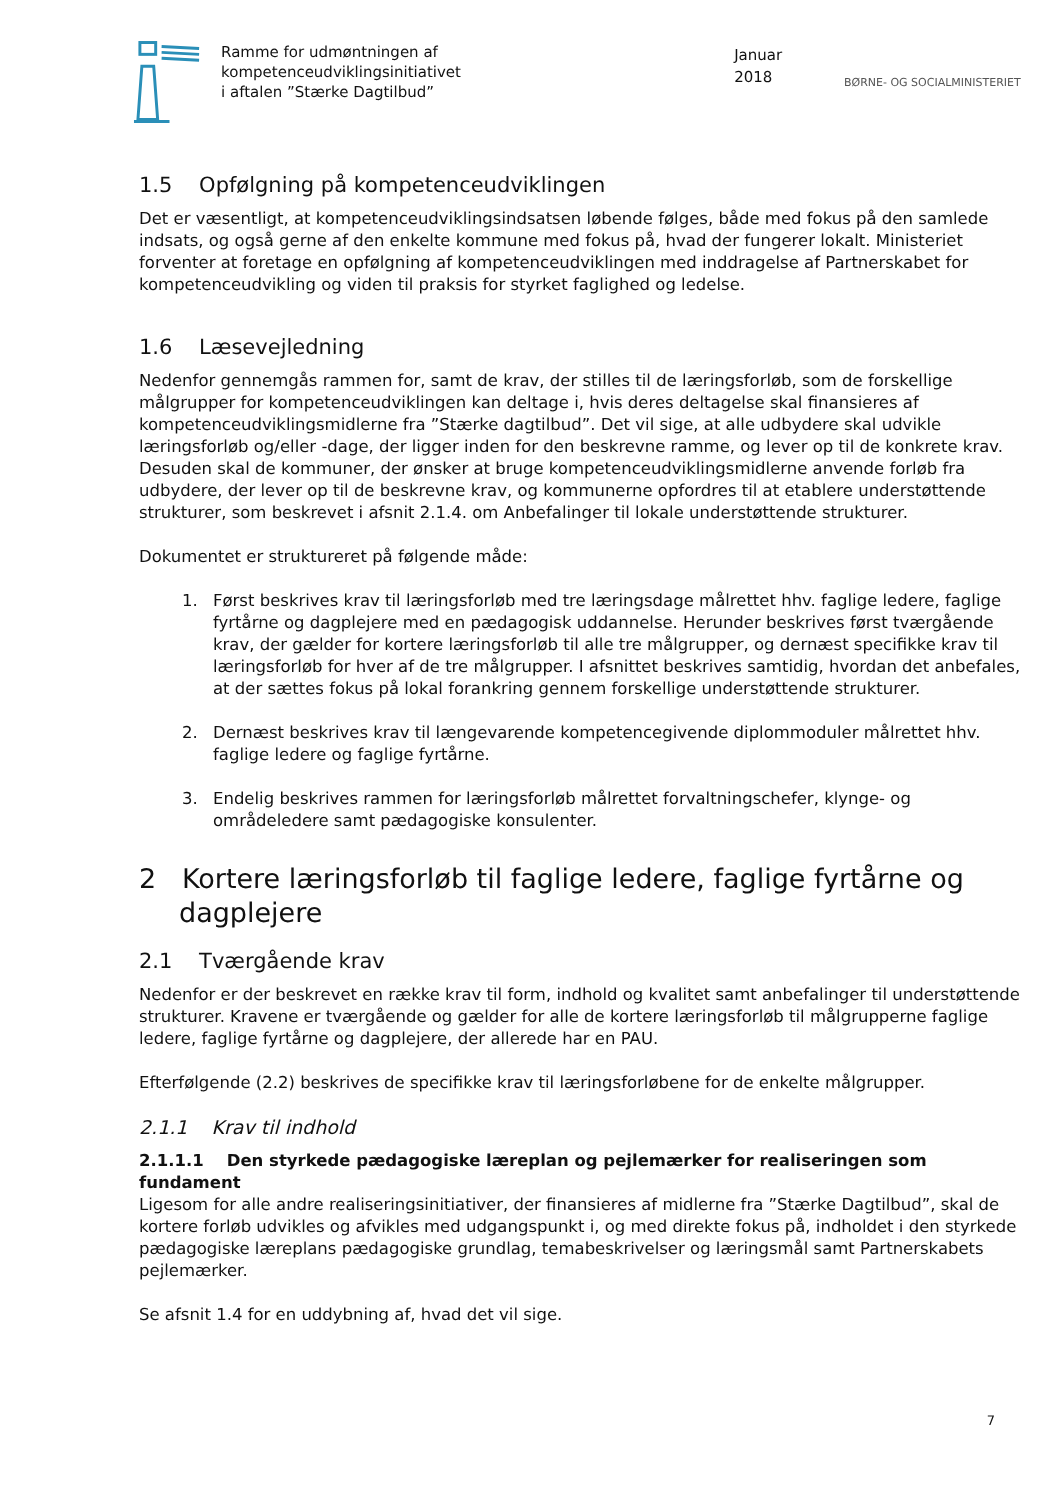Ramme for udmøntningen af
kompetenceudviklingsinitiativet
i aftalen ”Stærke Dagtilbud”
Januar 2018
BØRNE- OG SOCIALMINISTERIET
1.5 Opfølgning på kompetenceudviklingen
Det er væsentligt, at kompetenceudviklingsindsatsen løbende følges, både med fokus på den samlede indsats, og også gerne af den enkelte kommune med fokus på, hvad der fungerer lokalt. Ministeriet forventer at foretage en opfølgning af kompetenceudviklingen med inddragelse af Partnerskabet for kompetenceudvikling og viden til praksis for styrket faglighed og ledelse.
1.6 Læsevejledning
Nedenfor gennemgås rammen for, samt de krav, der stilles til de læringsforløb, som de forskellige målgrupper for kompetenceudviklingen kan deltage i, hvis deres deltagelse skal finansieres af kompetenceudviklingsmidlerne fra ”Stærke dagtilbud”. Det vil sige, at alle udbydere skal udvikle læringsforløb og/eller -dage, der ligger inden for den beskrevne ramme, og lever op til de konkrete krav. Desuden skal de kommuner, der ønsker at bruge kompetenceudviklingsmidlerne anvende forløb fra udbydere, der lever op til de beskrevne krav, og kommunerne opfordres til at etablere understøttende strukturer, som beskrevet i afsnit 2.1.4. om Anbefalinger til lokale understøttende strukturer.
Dokumentet er struktureret på følgende måde:
1. Først beskrives krav til læringsforløb med tre læringsdage målrettet hhv. faglige ledere, faglige fyrtårne og dagplejere med en pædagogisk uddannelse. Herunder beskrives først tværgående krav, der gælder for kortere læringsforløb til alle tre målgrupper, og dernæst specifikke krav til læringsforløb for hver af de tre målgrupper. I afsnittet beskrives samtidig, hvordan det anbefales, at der sættes fokus på lokal forankring gennem forskellige understøttende strukturer.
2. Dernæst beskrives krav til længevarende kompetencegivende diplommoduler målrettet hhv. faglige ledere og faglige fyrtårne.
3. Endelig beskrives rammen for læringsforløb målrettet forvaltningschefer, klynge- og områdeledere samt pædagogiske konsulenter.
2 Kortere læringsforløb til faglige ledere, faglige fyrtårne og dagplejere
2.1 Tværgående krav
Nedenfor er der beskrevet en række krav til form, indhold og kvalitet samt anbefalinger til understøttende strukturer. Kravene er tværgående og gælder for alle de kortere læringsforløb til målgrupperne faglige ledere, faglige fyrtårne og dagplejere, der allerede har en PAU.
Efterfølgende (2.2) beskrives de specifikke krav til læringsforløbene for de enkelte målgrupper.
2.1.1 Krav til indhold
2.1.1.1 Den styrkede pædagogiske læreplan og pejlemærker for realiseringen som fundament
Ligesom for alle andre realiseringsinitiativer, der finansieres af midlerne fra ”Stærke Dagtilbud”, skal de kortere forløb udvikles og afvikles med udgangspunkt i, og med direkte fokus på, indholdet i den styrkede pædagogiske læreplans pædagogiske grundlag, temabeskrivelser og læringsmål samt Partnerskabets pejlemærker.
Se afsnit 1.4 for en uddybning af, hvad det vil sige.
7